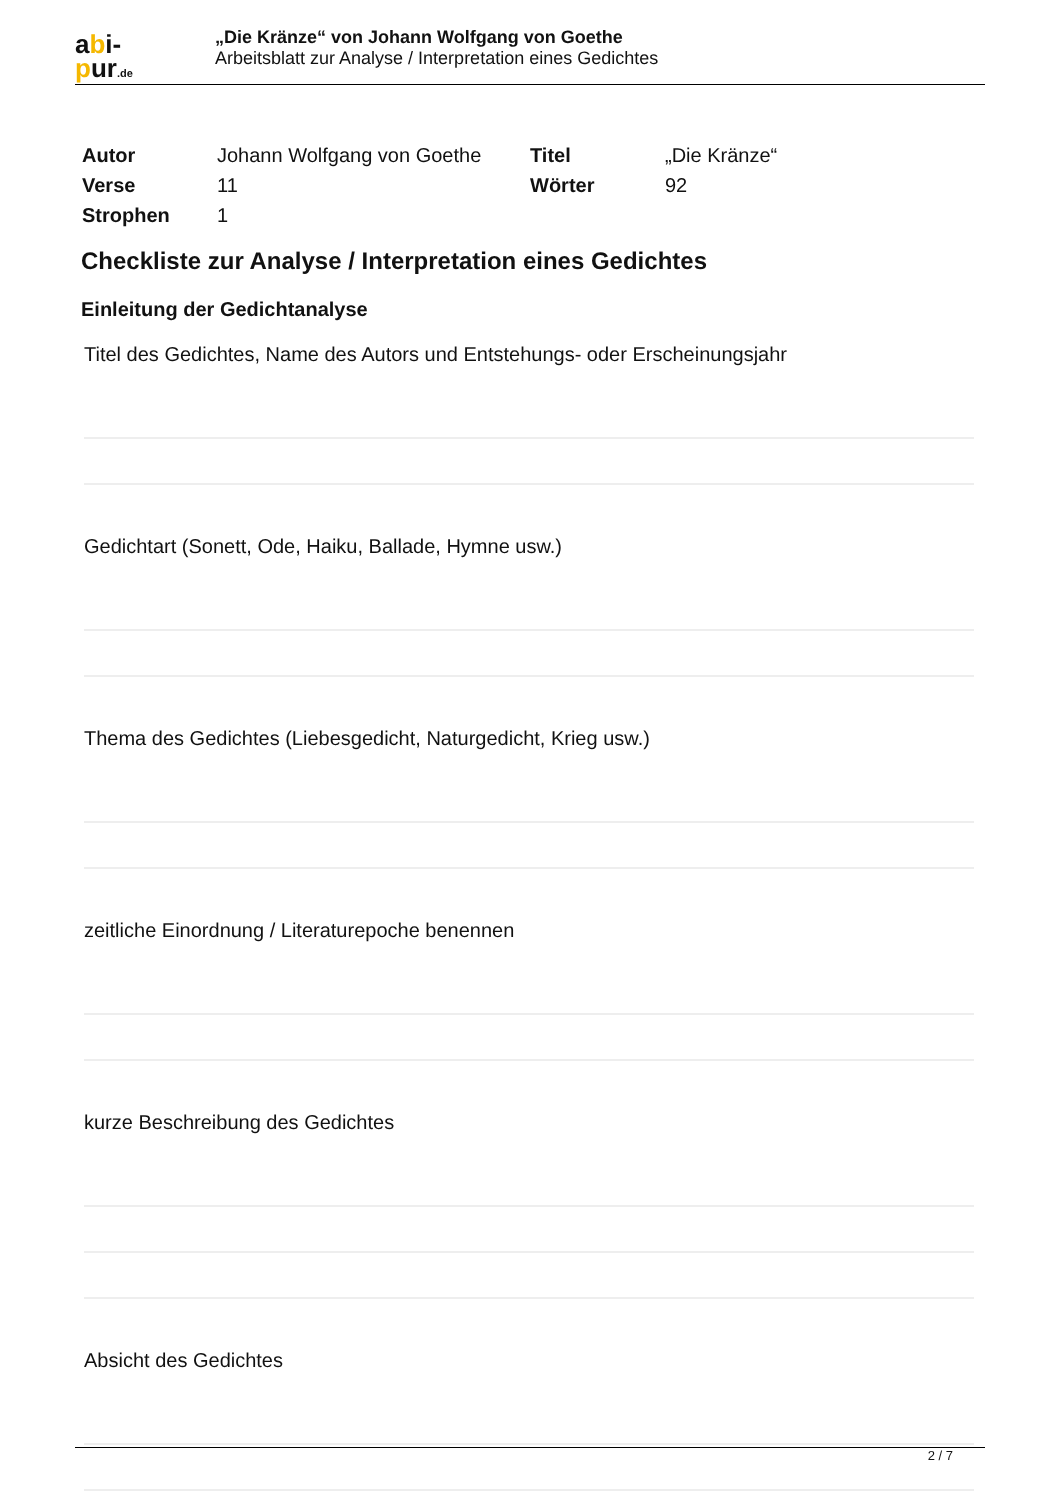abi-
pur.de
„Die Kränze“ von Johann Wolfgang von Goethe
Arbeitsblatt zur Analyse / Interpretation eines Gedichtes
| Autor | Johann Wolfgang von Goethe | Titel | „Die Kränze“ |
| Verse | 11 | Wörter | 92 |
| Strophen | 1 | | |
Checkliste zur Analyse / Interpretation eines Gedichtes
Einleitung der Gedichtanalyse
Titel des Gedichtes, Name des Autors und Entstehungs- oder Erscheinungsjahr
Gedichtart (Sonett, Ode, Haiku, Ballade, Hymne usw.)
Thema des Gedichtes (Liebesgedicht, Naturgedicht, Krieg usw.)
zeitliche Einordnung / Literaturepoche benennen
kurze Beschreibung des Gedichtes
Absicht des Gedichtes
2 / 7